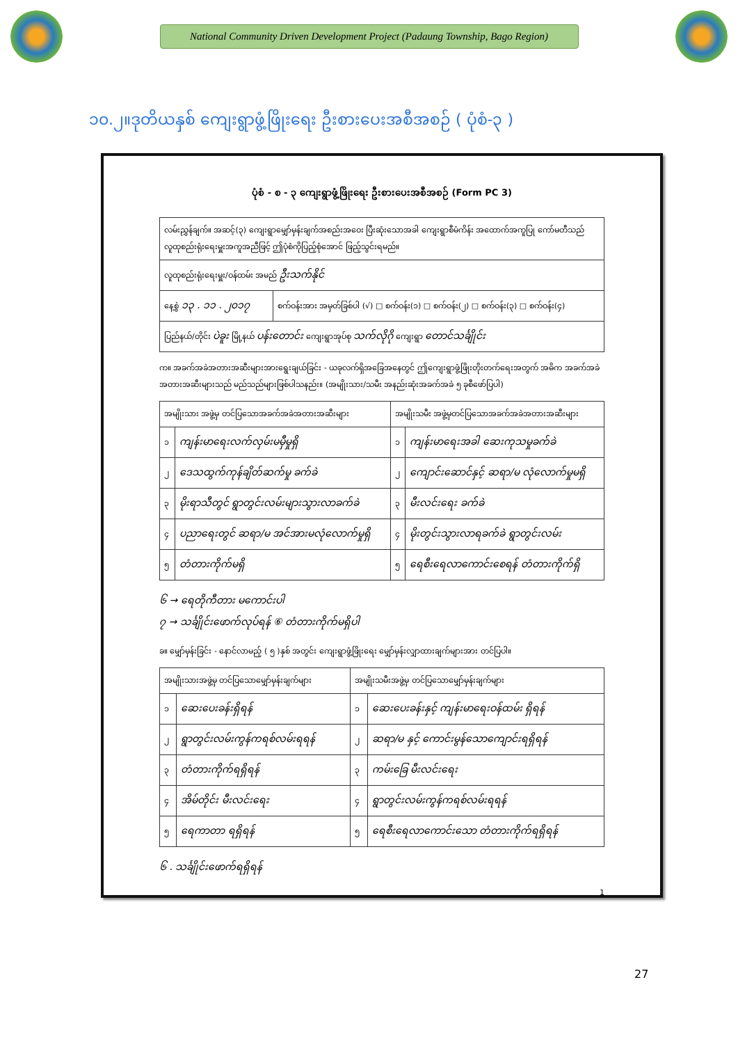National Community Driven Development Project (Padaung Township, Bago Region)
၁၀.၂။ဒုတိယနှစ် ကျေးရွာဖွံ့ဖြိုးရေး ဦးစားပေးအစီအစဉ် ( ပုံစံ-၃ )
ပုံစံ - စ - ၃ ကျေးရွာဖွံ့ဖြိုးရေး ဦးစားပေးအစီအစဉ် (Form PC 3)
| လမ်းညွှန်ချက်။ အဆင့်(၃) ကျေးရွာမျှော်မှန်းချက်အစည်းအဝေး ပြီးဆုံးသောအခါ ကျေးရွာစီမံကိန်း အထောက်အကူပြု ကော်မတီသည် လူထုစည်းရုံးရေးမှူးအကူအညီဖြင့် ဤပုံစံကိုပြည့်စုံအောင် ဖြည့်သွင်းရမည်။ | |
| လူထုစည်းရုံးရေးမှူး/ဝန်ထမ်း အမည် ဦးသက်နိုင် | |
| နေ့စွဲ ၁၃ . ၁၁ . ၂၀၁၇ | စက်ဝန်းအား အမှတ်ခြစ်ပါ (√) □ စက်ဝန်း(၁) □ စက်ဝန်း(၂) □ စက်ဝန်း(၃) □ စက်ဝန်း(၄) |
| ပြည်နယ်/တိုင်း ပဲခူး မြို့နယ် ပန်းတောင်း ကျေးရွာအုပ်စု သက်လိုဂို ကျေးရွာ တောင်သင်္ချိုင်း | |
က။ အခက်အခဲအတားအဆီးများအားရွေးချယ်ခြင်း - ယခုလက်ရှိအခြေအနေတွင် ဤကျေးရွာဖွံ့ဖြိုးတိုးတက်ရေးအတွက် အဓိက အခက်အခဲအတားအဆီးများသည် မည်သည်များဖြစ်ပါသနည်း။ (အမျိုးသား/သမီး အနည်းဆုံးအခက်အခဲ ၅ ခုစီဖော်ပြပါ)
| အမျိုးသား အဖွဲ့မှ တင်ပြသောအခက်အခဲအတားအဆီးများ | | အမျိုးသမီး အဖွဲ့မှတင်ပြသောအခက်အခဲအတားအဆီးများ | |
| --- | --- | --- | --- |
| ၁ | ကျန်းမာရေးလက်လှမ်းမမှီမှုရှိ | ၁ | ကျန်းမာရေးအခါ ဆေးကုသမှုခက်ခဲ |
| ၂ | ဒေသထွက်ကုန်ချိတ်ဆက်မှု ခက်ခဲ | ၂ | ကျောင်းဆောင်နှင့် ဆရာ/မ လုံလောက်မှုမရှိ |
| ၃ | မိုးရာသီတွင် ရွာတွင်းလမ်းများသွားလာခက်ခဲ | ၃ | မီးလင်းရေး ခက်ခဲ |
| ၄ | ပညာရေးတွင် ဆရာ/မ အင်အားမလုံလောက်မှုရှိ | ၄ | မိုးတွင်းသွားလာရခက်ခဲ ရွာတွင်းလမ်း |
| ၅ | တံတားကိုက်မရှိ | ၅ | ရေစီးရေလာကောင်းစေရန် တံတားကိုက်ရှိ |
၆ → ရေတိုကီတား မကောင်းပါ
၇ → သင်္ချိုင်းဖောက်လုပ်ရန် ⑥ တံတားကိုက်မရှိပါ
ခ။ မျှော်မှန်းခြင်း - နောင်လာမည့် ( ၅ )နှစ် အတွင်း ကျေးရွာဖွံ့ဖြိုးရေး မျှော်မှန်းလျှာထားချက်များအား တင်ပြပါ။
| အမျိုးသားအဖွဲ့မှ တင်ပြသောမျှော်မှန်းချက်များ | | အမျိုးသမီးအဖွဲ့မှ တင်ပြသောမျှော်မှန်းချက်များ | |
| --- | --- | --- | --- |
| ၁ | ဆေးပေးခန်းရှိရန် | ၁ | ဆေးပေးခန်းနှင့် ကျန်းမာရေးဝန်ထမ်း ရှိရန် |
| ၂ | ရွာတွင်းလမ်းကွန်ကရစ်လမ်းရရန် | ၂ | ဆရာ/မ နှင့် ကောင်းမွန်သောကျောင်းရရှိရန် |
| ၃ | တံတားကိုက်ရရှိရန် | ၃ | ကမ်းခြေ မီးလင်းရေး |
| ၄ | အိမ်တိုင်း မီးလင်းရေး | ၄ | ရွာတွင်းလမ်းကွန်ကရစ်လမ်းရရန် |
| ၅ | ရေကာတာ ရရှိရန် | ၅ | ရေစီးရေလာကောင်းသော တံတားကိုက်ရရှိရန် |
၆ . သင်္ချိုင်းဖောက်ရရှိရန်
1
27